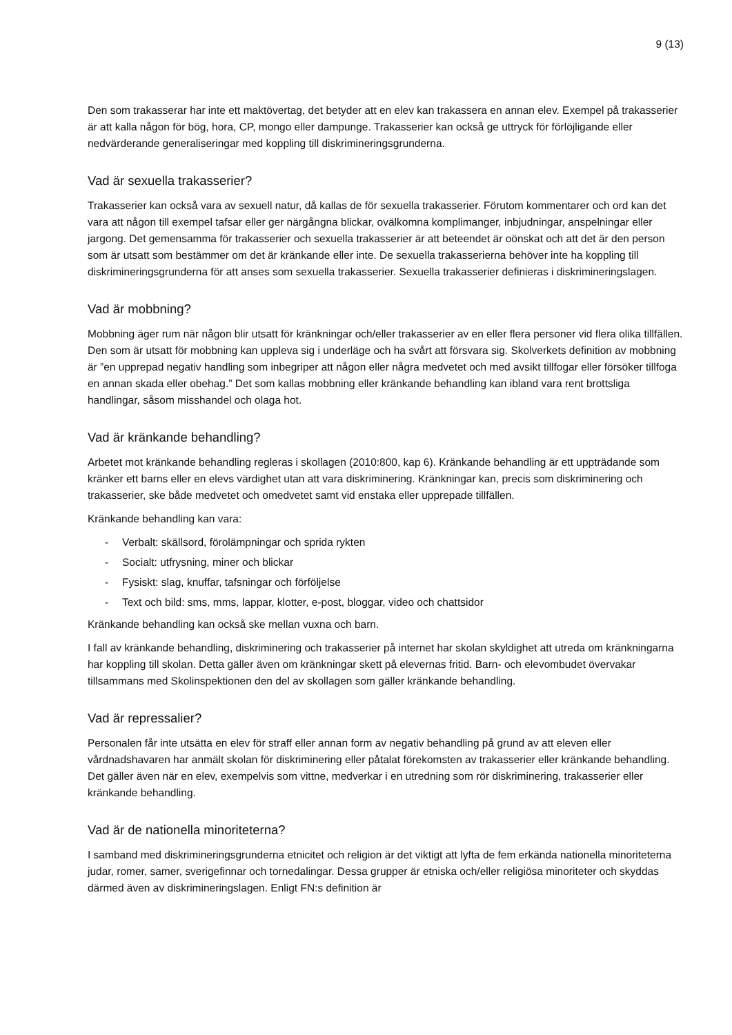9 (13)
Den som trakasserar har inte ett maktövertag, det betyder att en elev kan trakassera en annan elev. Exempel på trakasserier är att kalla någon för bög, hora, CP, mongo eller dampunge. Trakasserier kan också ge uttryck för förlöjligande eller nedvärderande generaliseringar med koppling till diskrimineringsgrunderna.
Vad är sexuella trakasserier?
Trakasserier kan också vara av sexuell natur, då kallas de för sexuella trakasserier. Förutom kommentarer och ord kan det vara att någon till exempel tafsar eller ger närgångna blickar, ovälkomna komplimanger, inbjudningar, anspelningar eller jargong. Det gemensamma för trakasserier och sexuella trakasserier är att beteendet är oönskat och att det är den person som är utsatt som bestämmer om det är kränkande eller inte. De sexuella trakasserierna behöver inte ha koppling till diskrimineringsgrunderna för att anses som sexuella trakasserier. Sexuella trakasserier definieras i diskrimineringslagen.
Vad är mobbning?
Mobbning äger rum när någon blir utsatt för kränkningar och/eller trakasserier av en eller flera personer vid flera olika tillfällen. Den som är utsatt för mobbning kan uppleva sig i underläge och ha svårt att försvara sig. Skolverkets definition av mobbning är ”en upprepad negativ handling som inbegriper att någon eller några medvetet och med avsikt tillfogar eller försöker tillfoga en annan skada eller obehag.” Det som kallas mobbning eller kränkande behandling kan ibland vara rent brottsliga handlingar, såsom misshandel och olaga hot.
Vad är kränkande behandling?
Arbetet mot kränkande behandling regleras i skollagen (2010:800, kap 6). Kränkande behandling är ett uppträdande som kränker ett barns eller en elevs värdighet utan att vara diskriminering. Kränkningar kan, precis som diskriminering och trakasserier, ske både medvetet och omedvetet samt vid enstaka eller upprepade tillfällen.
Kränkande behandling kan vara:
- Verbalt: skällsord, förolämpningar och sprida rykten
- Socialt: utfrysning, miner och blickar
- Fysiskt: slag, knuffar, tafsningar och förföljelse
- Text och bild: sms, mms, lappar, klotter, e-post, bloggar, video och chattsidor
Kränkande behandling kan också ske mellan vuxna och barn.
I fall av kränkande behandling, diskriminering och trakasserier på internet har skolan skyldighet att utreda om kränkningarna har koppling till skolan. Detta gäller även om kränkningar skett på elevernas fritid. Barn- och elevombudet övervakar tillsammans med Skolinspektionen den del av skollagen som gäller kränkande behandling.
Vad är repressalier?
Personalen får inte utsätta en elev för straff eller annan form av negativ behandling på grund av att eleven eller vårdnadshavaren har anmält skolan för diskriminering eller påtalat förekomsten av trakasserier eller kränkande behandling. Det gäller även när en elev, exempelvis som vittne, medverkar i en utredning som rör diskriminering, trakasserier eller kränkande behandling.
Vad är de nationella minoriteterna?
I samband med diskrimineringsgrunderna etnicitet och religion är det viktigt att lyfta de fem erkända nationella minoriteterna judar, romer, samer, sverigefinnar och tornedalingar. Dessa grupper är etniska och/eller religiösa minoriteter och skyddas därmed även av diskrimineringslagen. Enligt FN:s definition är